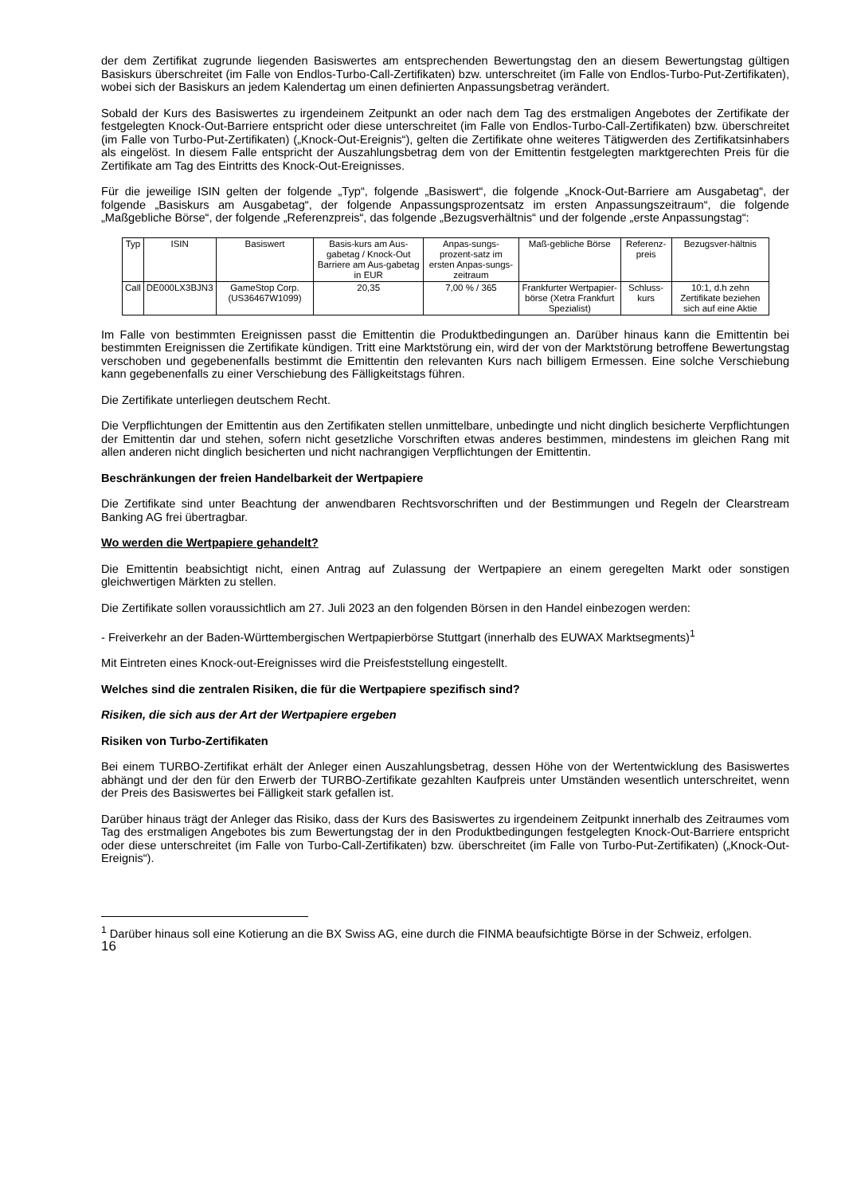der dem Zertifikat zugrunde liegenden Basiswertes am entsprechenden Bewertungstag den an diesem Bewertungstag gültigen Basiskurs überschreitet (im Falle von Endlos-Turbo-Call-Zertifikaten) bzw. unterschreitet (im Falle von Endlos-Turbo-Put-Zertifikaten), wobei sich der Basiskurs an jedem Kalendertag um einen definierten Anpassungsbetrag verändert.
Sobald der Kurs des Basiswertes zu irgendeinem Zeitpunkt an oder nach dem Tag des erstmaligen Angebotes der Zertifikate der festgelegten Knock-Out-Barriere entspricht oder diese unterschreitet (im Falle von Endlos-Turbo-Call-Zertifikaten) bzw. überschreitet (im Falle von Turbo-Put-Zertifikaten) („Knock-Out-Ereignis“), gelten die Zertifikate ohne weiteres Tätigwerden des Zertifikatsinhabers als eingelöst. In diesem Falle entspricht der Auszahlungsbetrag dem von der Emittentin festgelegten marktgerechten Preis für die Zertifikate am Tag des Eintritts des Knock-Out-Ereignisses.
Für die jeweilige ISIN gelten der folgende „Typ“, folgende „Basiswert“, die folgende „Knock-Out-Barriere am Ausgabetag“, der folgende „Basiskurs am Ausgabetag“, der folgende Anpassungsprozentsatz im ersten Anpassungszeitraum“, die folgende „Maßgebliche Börse“, der folgende „Referenzpreis“, das folgende „Bezugsverhältnis“ und der folgende „erste Anpassungstag“:
| Typ | ISIN | Basiswert | Basis-kurs am Aus-gabetag / Knock-Out Barriere am Aus-gabetag in EUR | Anpas-sungs-prozent-satz im ersten Anpas-sungs-zeitraum | Maß-gebliche Börse | Referenz-preis | Bezugsver-hältnis |
| --- | --- | --- | --- | --- | --- | --- | --- |
| Call | DE000LX3BJN3 | GameStop Corp. (US36467W1099) | 20,35 | 7,00 % / 365 | Frankfurter Wertpapier-börse (Xetra Frankfurt Spezialist) | Schluss-kurs | 10:1, d.h zehn Zertifikate beziehen sich auf eine Aktie |
Im Falle von bestimmten Ereignissen passt die Emittentin die Produktbedingungen an. Darüber hinaus kann die Emittentin bei bestimmten Ereignissen die Zertifikate kündigen. Tritt eine Marktstörung ein, wird der von der Marktstörung betroffene Bewertungstag verschoben und gegebenenfalls bestimmt die Emittentin den relevanten Kurs nach billigem Ermessen. Eine solche Verschiebung kann gegebenenfalls zu einer Verschiebung des Fälligkeitstags führen.
Die Zertifikate unterliegen deutschem Recht.
Die Verpflichtungen der Emittentin aus den Zertifikaten stellen unmittelbare, unbedingte und nicht dinglich besicherte Verpflichtungen der Emittentin dar und stehen, sofern nicht gesetzliche Vorschriften etwas anderes bestimmen, mindestens im gleichen Rang mit allen anderen nicht dinglich besicherten und nicht nachrangigen Verpflichtungen der Emittentin.
Beschränkungen der freien Handelbarkeit der Wertpapiere
Die Zertifikate sind unter Beachtung der anwendbaren Rechtsvorschriften und der Bestimmungen und Regeln der Clearstream Banking AG frei übertragbar.
Wo werden die Wertpapiere gehandelt?
Die Emittentin beabsichtigt nicht, einen Antrag auf Zulassung der Wertpapiere an einem geregelten Markt oder sonstigen gleichwertigen Märkten zu stellen.
Die Zertifikate sollen voraussichtlich am 27. Juli 2023 an den folgenden Börsen in den Handel einbezogen werden:
- Freiverkehr an der Baden-Württembergischen Wertpapierbörse Stuttgart (innerhalb des EUWAX Marktsegments)<sup>1</sup>
Mit Eintreten eines Knock-out-Ereignisses wird die Preisfeststellung eingestellt.
Welches sind die zentralen Risiken, die für die Wertpapiere spezifisch sind?
Risiken, die sich aus der Art der Wertpapiere ergeben
Risiken von Turbo-Zertifikaten
Bei einem TURBO-Zertifikat erhält der Anleger einen Auszahlungsbetrag, dessen Höhe von der Wertentwicklung des Basiswertes abhängt und der den für den Erwerb der TURBO-Zertifikate gezahlten Kaufpreis unter Umständen wesentlich unterschreitet, wenn der Preis des Basiswertes bei Fälligkeit stark gefallen ist.
Darüber hinaus trägt der Anleger das Risiko, dass der Kurs des Basiswertes zu irgendeinem Zeitpunkt innerhalb des Zeitraumes vom Tag des erstmaligen Angebotes bis zum Bewertungstag der in den Produktbedingungen festgelegten Knock-Out-Barriere entspricht oder diese unterschreitet (im Falle von Turbo-Call-Zertifikaten) bzw. überschreitet (im Falle von Turbo-Put-Zertifikaten) („Knock-Out-Ereignis“).
<sup>1</sup> Darüber hinaus soll eine Kotierung an die BX Swiss AG, eine durch die FINMA beaufsichtigte Börse in der Schweiz, erfolgen.
16